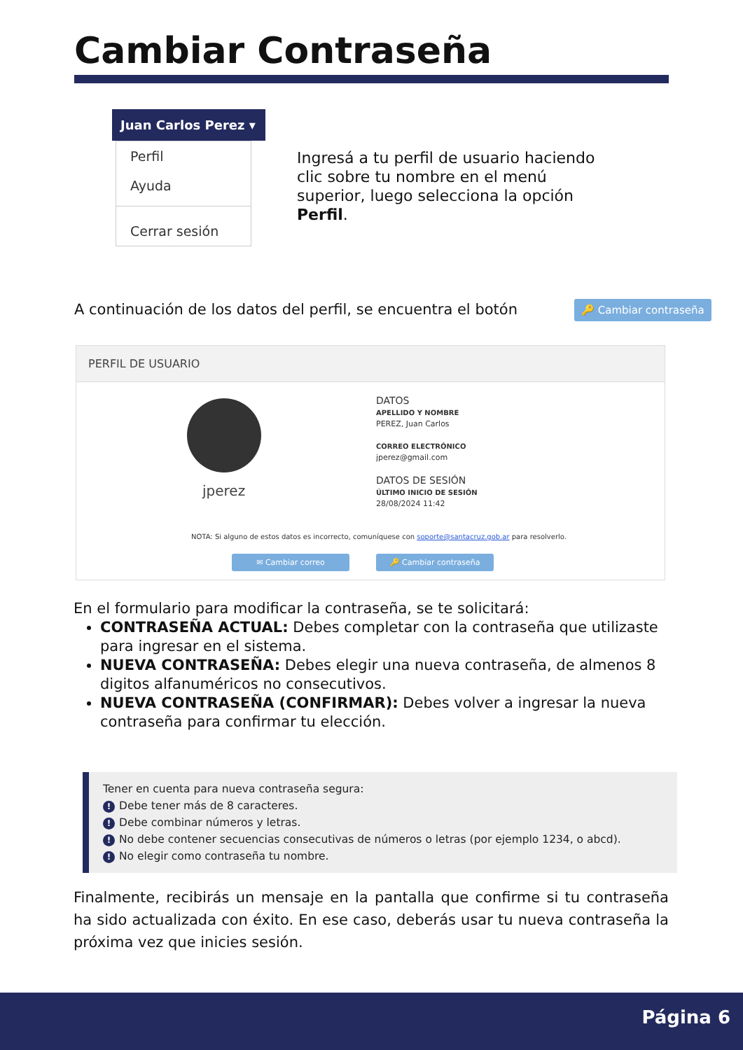Cambiar Contraseña
Juan Carlos Perez ▾
Perfil
Ayuda
Cerrar sesión
Ingresá a tu perfil de usuario haciendo clic sobre tu nombre en el menú superior, luego selecciona la opción Perfil.
A continuación de los datos del perfil, se encuentra el botón
🔑 Cambiar contraseña
PERFIL DE USUARIO
jperez
DATOS
APELLIDO Y NOMBRE
PEREZ, Juan Carlos
CORREO ELECTRÓNICO
jperez@gmail.com
DATOS DE SESIÓN
ÚLTIMO INICIO DE SESIÓN
28/08/2024 11:42
NOTA: Si alguno de estos datos es incorrecto, comuníquese con soporte@santacruz.gob.ar para resolverlo.
✉ Cambiar correo 🔑 Cambiar contraseña
En el formulario para modificar la contraseña, se te solicitará:
CONTRASEÑA ACTUAL: Debes completar con la contraseña que utilizaste para ingresar en el sistema.
NUEVA CONTRASEÑA: Debes elegir una nueva contraseña, de almenos 8 digitos alfanuméricos no consecutivos.
NUEVA CONTRASEÑA (CONFIRMAR): Debes volver a ingresar la nueva contraseña para confirmar tu elección.
Tener en cuenta para nueva contraseña segura:
! Debe tener más de 8 caracteres.
! Debe combinar números y letras.
! No debe contener secuencias consecutivas de números o letras (por ejemplo 1234, o abcd).
! No elegir como contraseña tu nombre.
Finalmente, recibirás un mensaje en la pantalla que confirme si tu contraseña ha sido actualizada con éxito. En ese caso, deberás usar tu nueva contraseña la próxima vez que inicies sesión.
Página 6